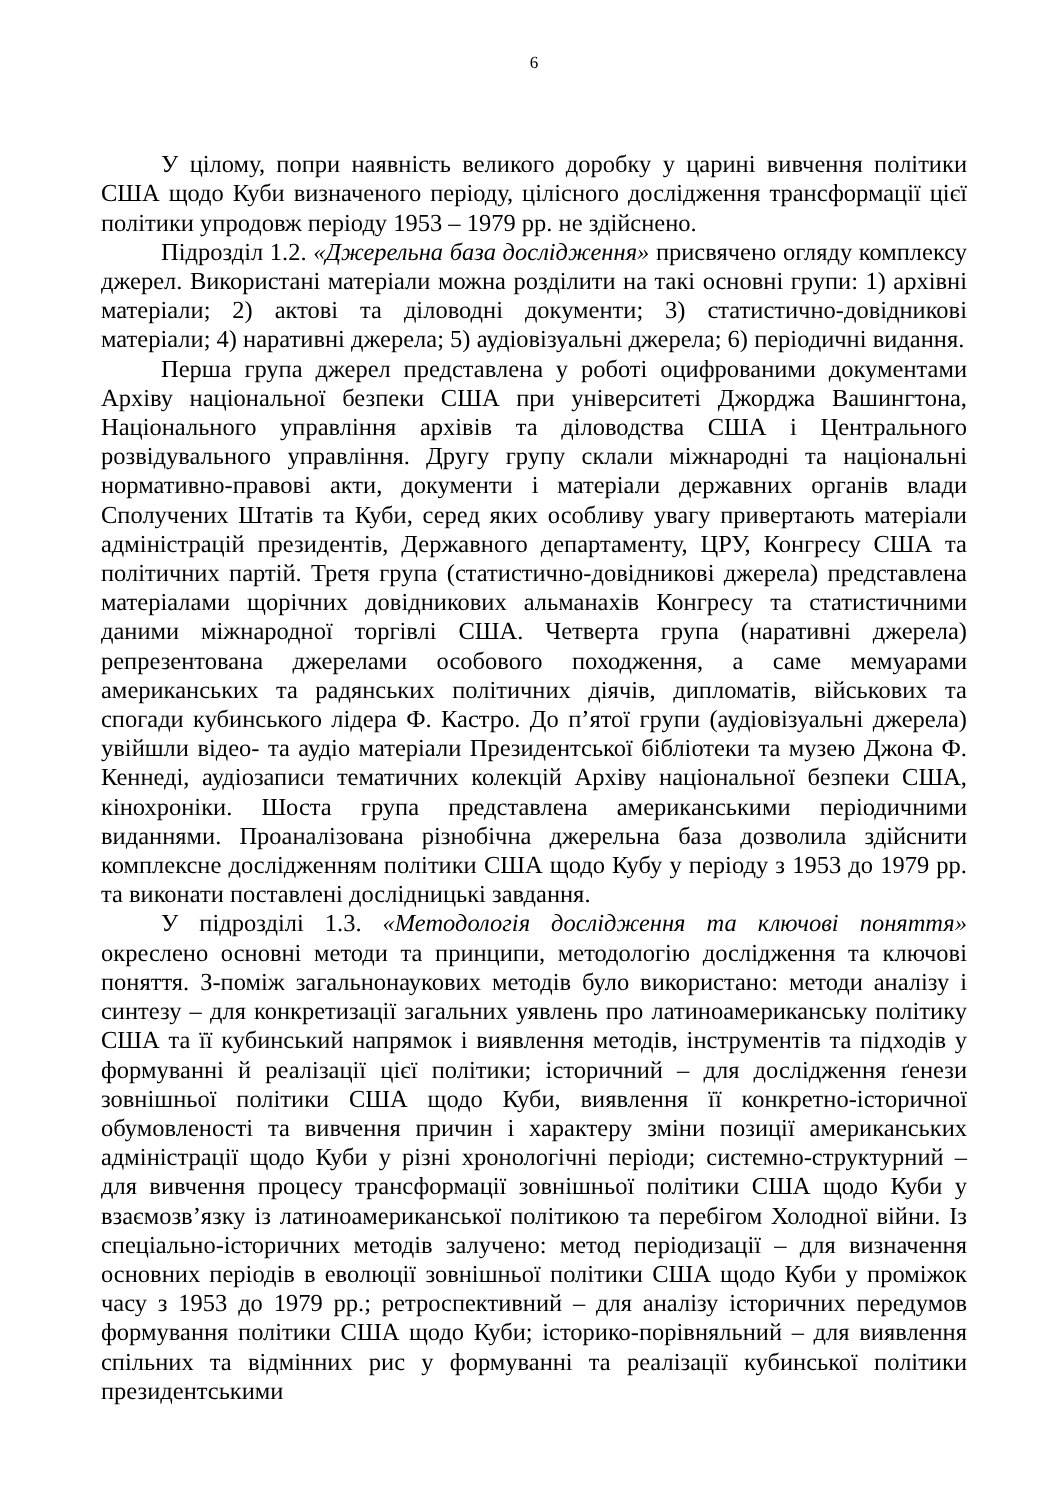6
У цілому, попри наявність великого доробку у царині вивчення політики США щодо Куби визначеного періоду, цілісного дослідження трансформації цієї політики упродовж періоду 1953 – 1979 рр. не здійснено.
Підрозділ 1.2. «Джерельна база дослідження» присвячено огляду комплексу джерел. Використані матеріали можна розділити на такі основні групи: 1) архівні матеріали; 2) актові та діловодні документи; 3) статистично-довідникові матеріали; 4) наративні джерела; 5) аудіовізуальні джерела; 6) періодичні видання.
Перша група джерел представлена у роботі оцифрованими документами Архіву національної безпеки США при університеті Джорджа Вашингтона, Національного управління архівів та діловодства США і Центрального розвідувального управління. Другу групу склали міжнародні та національні нормативно-правові акти, документи і матеріали державних органів влади Сполучених Штатів та Куби, серед яких особливу увагу привертають матеріали адміністрацій президентів, Державного департаменту, ЦРУ, Конгресу США та політичних партій. Третя група (статистично-довідникові джерела) представлена матеріалами щорічних довідникових альманахів Конгресу та статистичними даними міжнародної торгівлі США. Четверта група (наративні джерела) репрезентована джерелами особового походження, а саме мемуарами американських та радянських політичних діячів, дипломатів, військових та спогади кубинського лідера Ф. Кастро. До п’ятої групи (аудіовізуальні джерела) увійшли відео- та аудіо матеріали Президентської бібліотеки та музею Джона Ф. Кеннеді, аудіозаписи тематичних колекцій Архіву національної безпеки США, кінохроніки. Шоста група представлена американськими періодичними виданнями. Проаналізована різнобічна джерельна база дозволила здійснити комплексне дослідженням політики США щодо Кубу у періоду з 1953 до 1979 рр. та виконати поставлені дослідницькі завдання.
У підрозділі 1.3. «Методологія дослідження та ключові поняття» окреслено основні методи та принципи, методологію дослідження та ключові поняття. З-поміж загальнонаукових методів було використано: методи аналізу і синтезу – для конкретизації загальних уявлень про латиноамериканську політику США та її кубинський напрямок і виявлення методів, інструментів та підходів у формуванні й реалізації цієї політики; історичний – для дослідження ґенези зовнішньої політики США щодо Куби, виявлення її конкретно-історичної обумовленості та вивчення причин і характеру зміни позиції американських адміністрації щодо Куби у різні хронологічні періоди; системно-структурний – для вивчення процесу трансформації зовнішньої політики США щодо Куби у взаємозв’язку із латиноамериканської політикою та перебігом Холодної війни. Із спеціально-історичних методів залучено: метод періодизації – для визначення основних періодів в еволюції зовнішньої політики США щодо Куби у проміжок часу з 1953 до 1979 рр.; ретроспективний – для аналізу історичних передумов формування політики США щодо Куби; історико-порівняльний – для виявлення спільних та відмінних рис у формуванні та реалізації кубинської політики президентськими